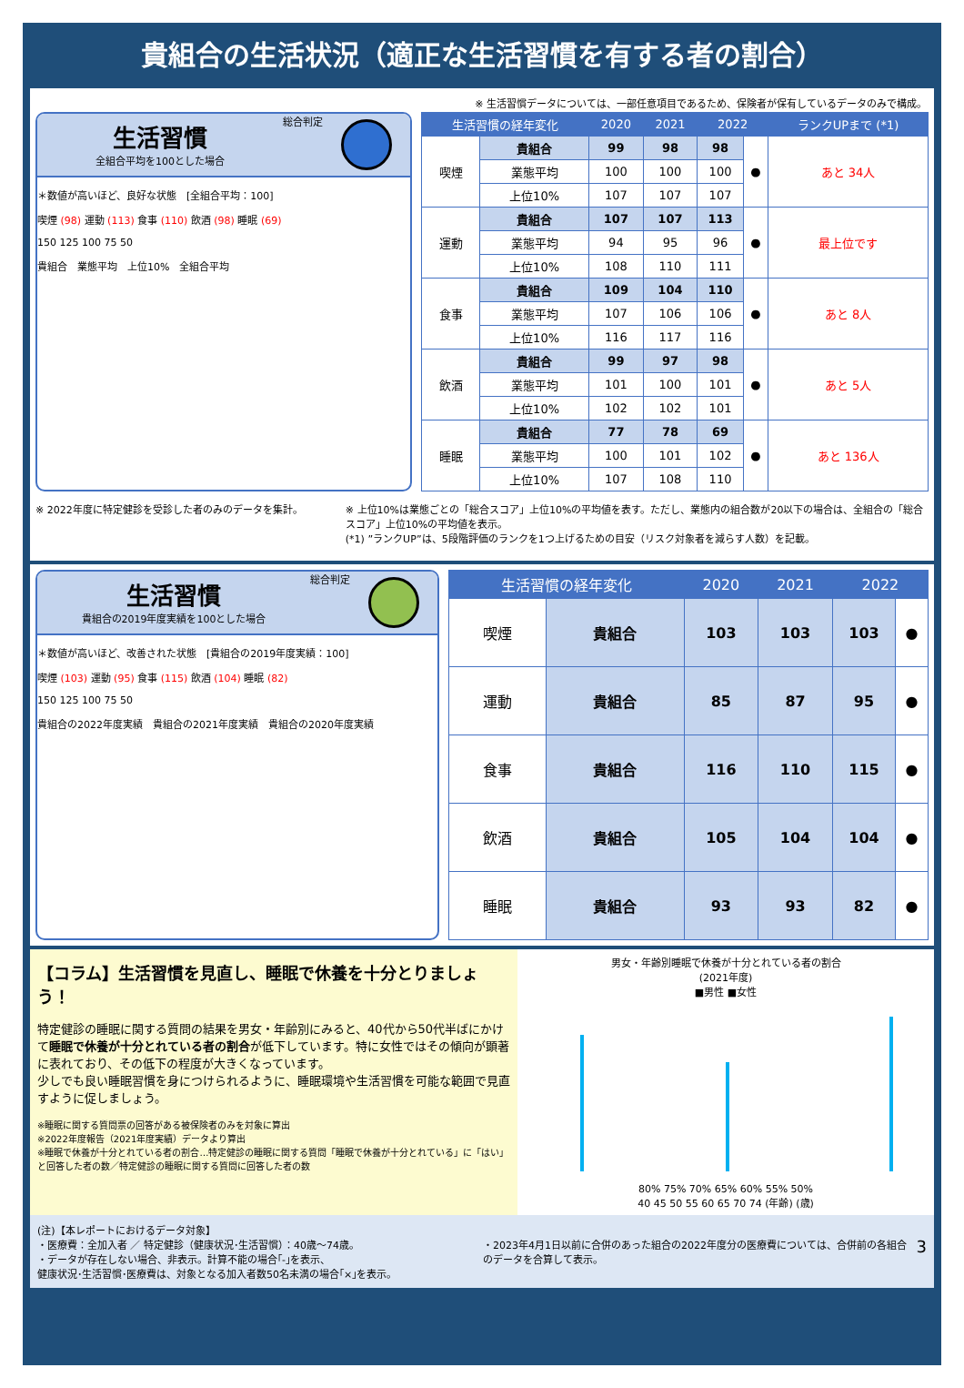貴組合の生活状況（適正な生活習慣を有する者の割合）
※ 生活習慣データについては、一部任意項目であるため、保険者が保有しているデータのみで構成。
生活習慣
全組合平均を100とした場合
総合判定
＊数値が高いほど、良好な状態　[全組合平均：100]
喫煙 (98) 運動 (113) 食事 (110) 飲酒 (98) 睡眠 (69)
150 125 100 75 50
貴組合　業態平均　上位10%　全組合平均
| 生活習慣の経年変化 | | 2020 | 2021 | 2022 | | ランクUPまで (*1) |
| --- | --- | --- | --- | --- | --- | --- |
| 喫煙 | 貴組合 | 99 | 98 | 98 | ● | あと 34人 |
| | 業態平均 | 100 | 100 | 100 | | |
| | 上位10% | 107 | 107 | 107 | | |
| 運動 | 貴組合 | 107 | 107 | 113 | ● | 最上位です |
| | 業態平均 | 94 | 95 | 96 | | |
| | 上位10% | 108 | 110 | 111 | | |
| 食事 | 貴組合 | 109 | 104 | 110 | ● | あと 8人 |
| | 業態平均 | 107 | 106 | 106 | | |
| | 上位10% | 116 | 117 | 116 | | |
| 飲酒 | 貴組合 | 99 | 97 | 98 | ● | あと 5人 |
| | 業態平均 | 101 | 100 | 101 | | |
| | 上位10% | 102 | 102 | 101 | | |
| 睡眠 | 貴組合 | 77 | 78 | 69 | ● | あと 136人 |
| | 業態平均 | 100 | 101 | 102 | | |
| | 上位10% | 107 | 108 | 110 | | |
※ 2022年度に特定健診を受診した者のみのデータを集計。 ※ 上位10%は業態ごとの「総合スコア」上位10%の平均値を表す。ただし、業態内の組合数が20以下の場合は、全組合の「総合スコア」上位10%の平均値を表示。
(*1) ”ランクUP”は、5段階評価のランクを1つ上げるための目安（リスク対象者を減らす人数）を記載。
生活習慣
貴組合の2019年度実績を100とした場合
総合判定
＊数値が高いほど、改善された状態　[貴組合の2019年度実績：100]
喫煙 (103) 運動 (95) 食事 (115) 飲酒 (104) 睡眠 (82)
150 125 100 75 50
貴組合の2022年度実績　貴組合の2021年度実績　貴組合の2020年度実績
| 生活習慣の経年変化 | | 2020 | 2021 | 2022 | |
| --- | --- | --- | --- | --- | --- |
| 喫煙 | 貴組合 | 103 | 103 | 103 | ● |
| 運動 | 貴組合 | 85 | 87 | 95 | ● |
| 食事 | 貴組合 | 116 | 110 | 115 | ● |
| 飲酒 | 貴組合 | 105 | 104 | 104 | ● |
| 睡眠 | 貴組合 | 93 | 93 | 82 | ● |
【コラム】生活習慣を見直し、睡眠で休養を十分とりましょう！
特定健診の睡眠に関する質問の結果を男女・年齢別にみると、40代から50代半ばにかけて睡眠で休養が十分とれている者の割合が低下しています。特に女性ではその傾向が顕著に表れており、その低下の程度が大きくなっています。
少しでも良い睡眠習慣を身につけられるように、睡眠環境や生活習慣を可能な範囲で見直すように促しましょう。
※睡眠に関する質問票の回答がある被保険者のみを対象に算出
※2022年度報告（2021年度実績）データより算出
※睡眠で休養が十分とれている者の割合…特定健診の睡眠に関する質問「睡眠で休養が十分とれている」に「はい」と回答した者の数／特定健診の睡眠に関する質問に回答した者の数
男女・年齢別睡眠で休養が十分とれている者の割合
(2021年度)
■男性 ■女性
80% 75% 70% 65% 60% 55% 50%
40 45 50 55 60 65 70 74 (年齢) (歳)
(注)【本レポートにおけるデータ対象】
・医療費：全加入者 ／ 特定健診（健康状況･生活習慣）：40歳～74歳。
・データが存在しない場合、非表示。計算不能の場合｢-｣を表示、
健康状況･生活習慣･医療費は、対象となる加入者数50名未満の場合｢×｣を表示。
・2023年4月1日以前に合併のあった組合の2022年度分の医療費については、合併前の各組合のデータを合算して表示。
3